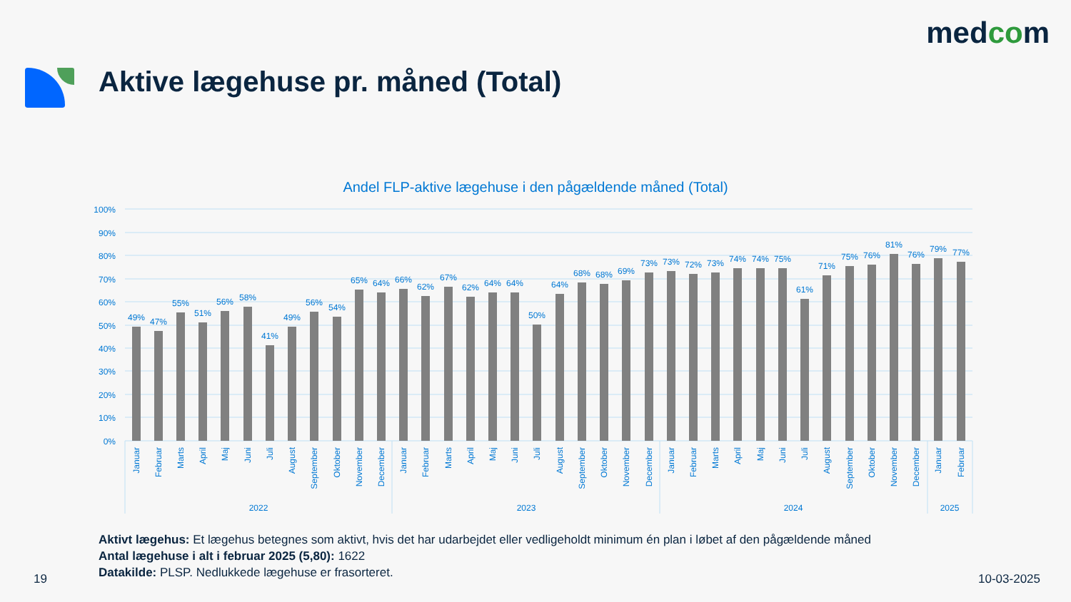medcom
Aktive lægehuse pr. måned (Total)
Andel FLP-aktive lægehuse i den pågældende måned (Total)
100%
90%
80%
70%
60%
50%
40%
30%
20%
10%
0%
2022
2023
2024
2025
49%
47%
55%
51%
56%
58%
41%
49%
56%
54%
65%
64%
66%
62%
67%
62%
64%
64%
50%
64%
68%
68%
69%
73%
73%
72%
73%
74%
74%
75%
61%
71%
75%
76%
81%
76%
79%
77%
Januar
Februar
Marts
April
Maj
Juni
Juli
August
September
Oktober
November
December
Januar
Februar
Marts
April
Maj
Juni
Juli
August
September
Oktober
November
December
Januar
Februar
Marts
April
Maj
Juni
Juli
August
September
Oktober
November
December
Januar
Februar
Aktivt lægehus: Et lægehus betegnes som aktivt, hvis det har udarbejdet eller vedligeholdt minimum én plan i løbet af den pågældende måned
Antal lægehuse i alt i februar 2025 (5,80): 1622
Datakilde: PLSP. Nedlukkede lægehuse er frasorteret.
19 10-03-2025